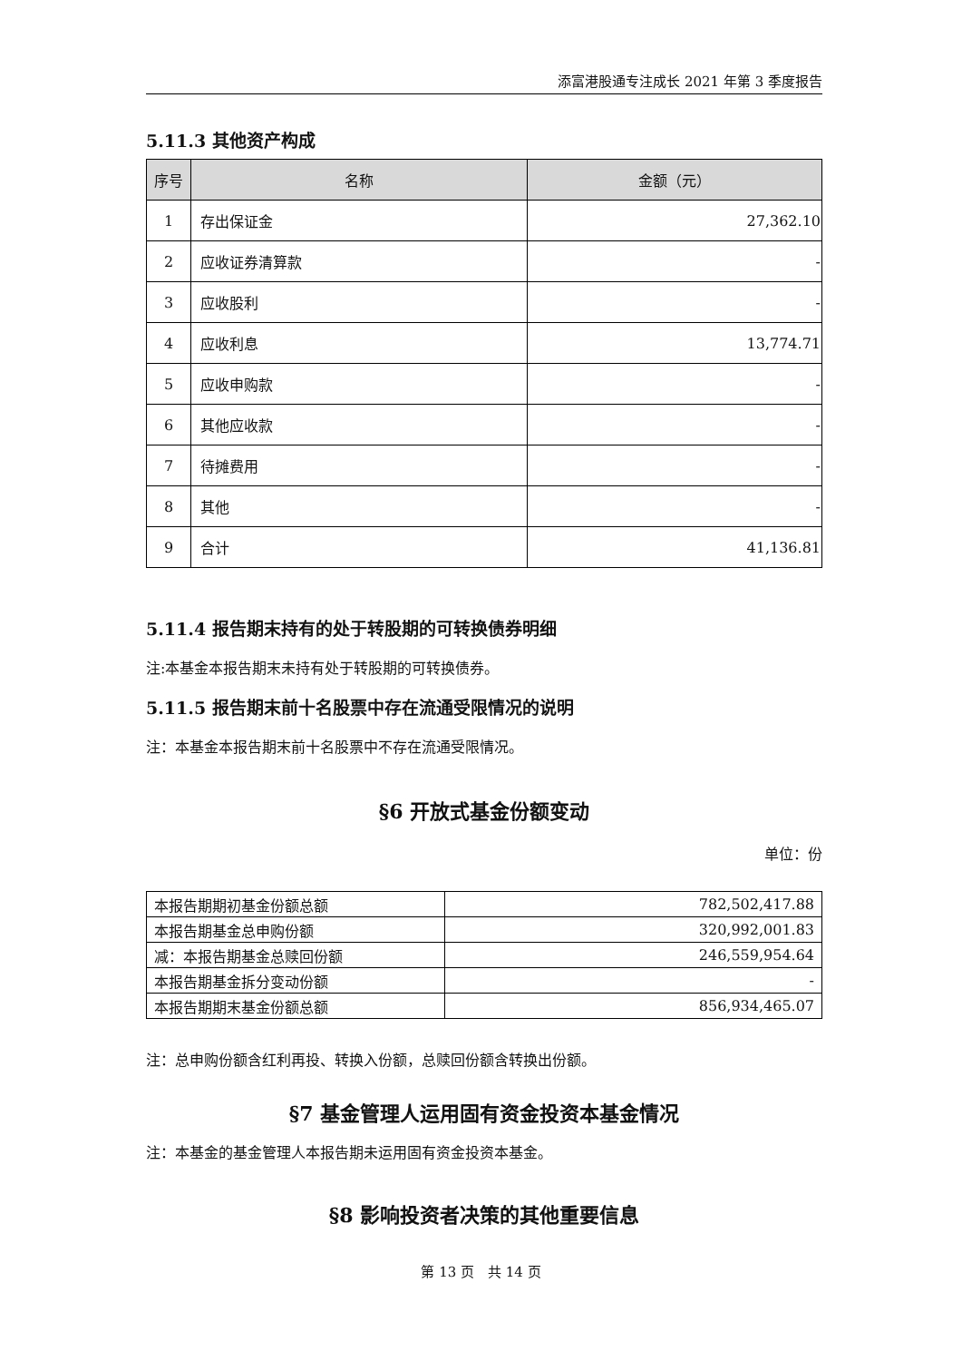添富港股通专注成长 2021 年第 3 季度报告
5.11.3 其他资产构成
| 序号 | 名称 | 金额（元） |
| --- | --- | --- |
| 1 | 存出保证金 | 27,362.10 |
| 2 | 应收证券清算款 | - |
| 3 | 应收股利 | - |
| 4 | 应收利息 | 13,774.71 |
| 5 | 应收申购款 | - |
| 6 | 其他应收款 | - |
| 7 | 待摊费用 | - |
| 8 | 其他 | - |
| 9 | 合计 | 41,136.81 |
5.11.4 报告期末持有的处于转股期的可转换债券明细
注:本基金本报告期末未持有处于转股期的可转换债券。
5.11.5 报告期末前十名股票中存在流通受限情况的说明
注：本基金本报告期末前十名股票中不存在流通受限情况。
§6 开放式基金份额变动
单位：份
| 本报告期期初基金份额总额 | 782,502,417.88 |
| 本报告期基金总申购份额 | 320,992,001.83 |
| 减：本报告期基金总赎回份额 | 246,559,954.64 |
| 本报告期基金拆分变动份额 | - |
| 本报告期期末基金份额总额 | 856,934,465.07 |
注：总申购份额含红利再投、转换入份额，总赎回份额含转换出份额。
§7 基金管理人运用固有资金投资本基金情况
注：本基金的基金管理人本报告期未运用固有资金投资本基金。
§8 影响投资者决策的其他重要信息
第 13 页　共 14 页